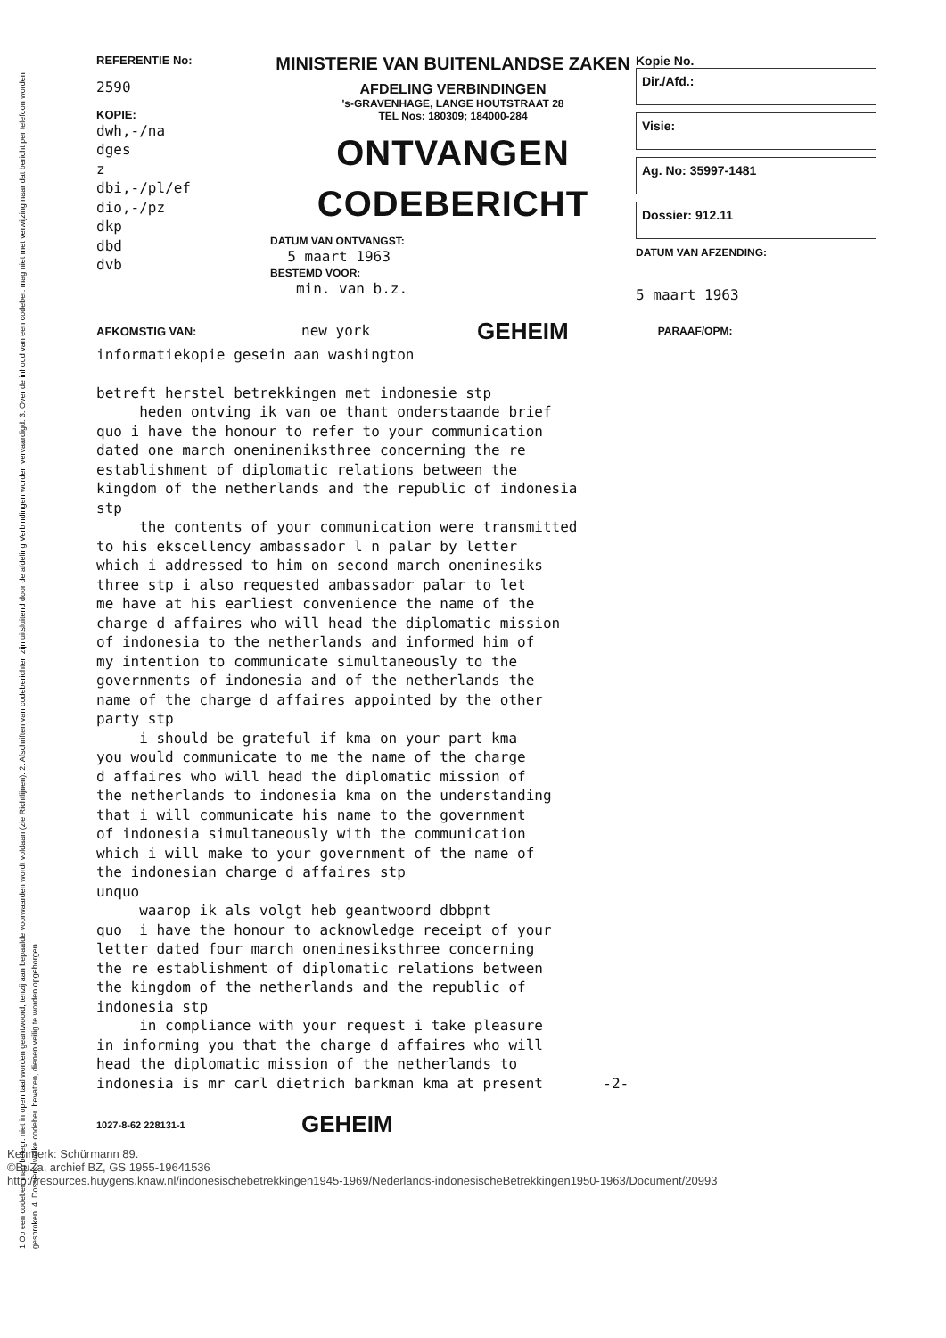1 Op een codeber. mag belegr. niet in open taal worden geantwoord, tenzij aan bepaalde voorwaarden wordt voldaan (zie Richtlijnen). 2. Afschriften van codeberichten zijn uitsluitend door de afdeling Verbindingen worden vervaardigd. 3. Over de inhoud van een codeber. mag niet met verwijzing naar dat bericht per telefoon worden gesproken. 4. Dossiers, welke codeber. bevatten, dienen veilig te worden opgeborgen.
REFERENTIE No:
2590
KOPIE:
dwh,-/na dges z dbi,-/pl/ef dio,-/pz dkp dbd dvb
MINISTERIE VAN BUITENLANDSE ZAKEN
AFDELING VERBINDINGEN
's-GRAVENHAGE, LANGE HOUTSTRAAT 28
TEL Nos: 180309; 184000-284
ONTVANGEN
CODEBERICHT
DATUM VAN ONTVANGST:
5 maart 1963
BESTEMD VOOR:
min. van b.z.
Kopie No.
Dir./Afd.:
Visie:
Ag. No: 35997-1481
Dossier: 912.11
DATUM VAN AFZENDING:
5 maart 1963
AFKOMSTIG VAN: new york GEHEIM PARAAF/OPM:
informatiekopie gesein aan washington betreft herstel betrekkingen met indonesie stp heden ontving ik van oe thant onderstaande brief quo i have the honour to refer to your communication dated one march onenineniksthree concerning the re establishment of diplomatic relations between the kingdom of the netherlands and the republic of indonesia stp the contents of your communication were transmitted to his ekscellency ambassador l n palar by letter which i addressed to him on second march oneninesiks three stp i also requested ambassador palar to let me have at his earliest convenience the name of the charge d affaires who will head the diplomatic mission of indonesia to the netherlands and informed him of my intention to communicate simultaneously to the governments of indonesia and of the netherlands the name of the charge d affaires appointed by the other party stp i should be grateful if kma on your part kma you would communicate to me the name of the charge d affaires who will head the diplomatic mission of the netherlands to indonesia kma on the understanding that i will communicate his name to the government of indonesia simultaneously with the communication which i will make to your government of the name of the indonesian charge d affaires stp unquo waarop ik als volgt heb geantwoord dbbpnt quo i have the honour to acknowledge receipt of your letter dated four march oneninesiksthree concerning the re establishment of diplomatic relations between the kingdom of the netherlands and the republic of indonesia stp in compliance with your request i take pleasure in informing you that the charge d affaires who will head the diplomatic mission of the netherlands to indonesia is mr carl dietrich barkman kma at present -2-
1027-8-62 228131-1 GEHEIM
Kenmerk: Schürmann 89.
©BuZa, archief BZ, GS 1955-19641536
http://resources.huygens.knaw.nl/indonesischebetrekkingen1945-1969/Nederlands-indonesischeBetrekkingen1950-1963/Document/20993